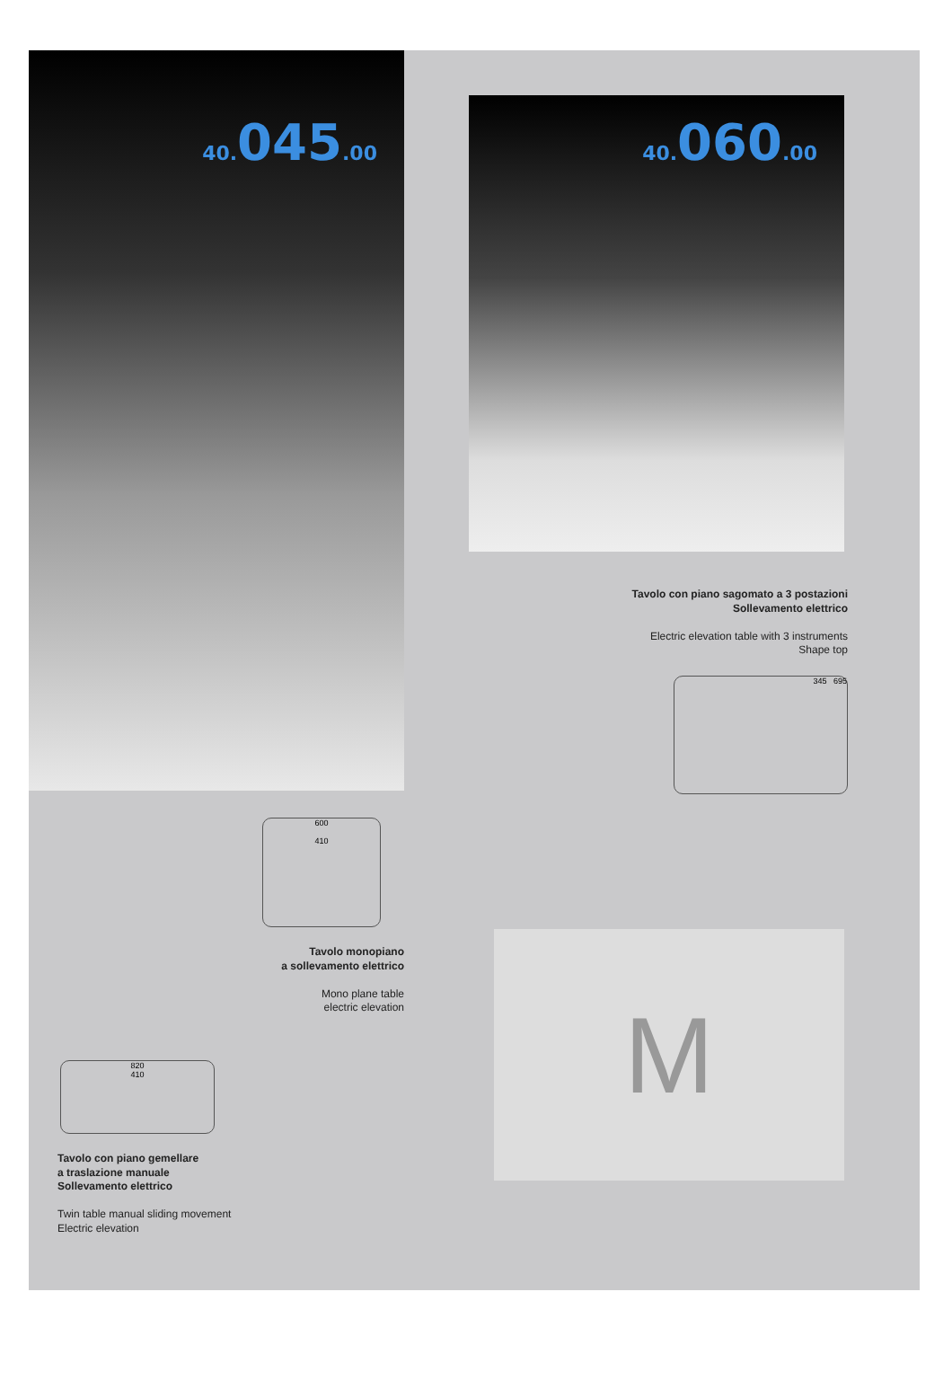40. 045.00
600
410
Tavolo monopiano
a sollevamento elettrico
Mono plane table
electric elevation
820
410
Tavolo con piano gemellare
a traslazione manuale
Sollevamento elettrico
Twin table manual sliding movement
Electric elevation
40. 060.00
Tavolo con piano sagomato a 3 postazioni
Sollevamento elettrico
Electric elevation table with 3 instruments
Shape top
345 695
M